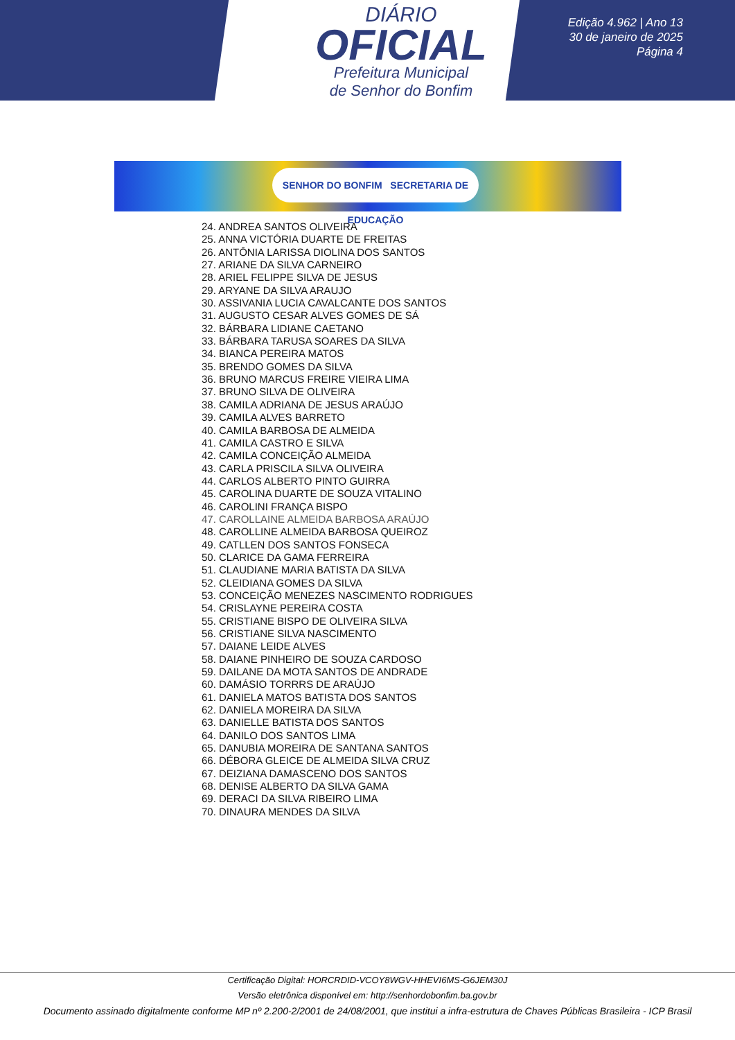DIÁRIO
OFICIAL
Prefeitura Municipal
de Senhor do Bonfim
Edição 4.962 | Ano 13
30 de janeiro de 2025
Página 4
SENHOR DO BONFIM SECRETARIA DE EDUCAÇÃO
24. ANDREA SANTOS OLIVEIRA
25. ANNA VICTÓRIA DUARTE DE FREITAS
26. ANTÔNIA LARISSA DIOLINA DOS SANTOS
27. ARIANE DA SILVA CARNEIRO
28. ARIEL FELIPPE SILVA DE JESUS
29. ARYANE DA SILVA ARAUJO
30. ASSIVANIA LUCIA CAVALCANTE DOS SANTOS
31. AUGUSTO CESAR ALVES GOMES DE SÁ
32. BÁRBARA LIDIANE CAETANO
33. BÁRBARA TARUSA SOARES DA SILVA
34. BIANCA PEREIRA MATOS
35. BRENDO GOMES DA SILVA
36. BRUNO MARCUS FREIRE VIEIRA LIMA
37. BRUNO SILVA DE OLIVEIRA
38. CAMILA ADRIANA DE JESUS ARAÚJO
39. CAMILA ALVES BARRETO
40. CAMILA BARBOSA DE ALMEIDA
41. CAMILA CASTRO E SILVA
42. CAMILA CONCEIÇÃO ALMEIDA
43. CARLA PRISCILA SILVA OLIVEIRA
44. CARLOS ALBERTO PINTO GUIRRA
45. CAROLINA DUARTE DE SOUZA VITALINO
46. CAROLINI FRANÇA BISPO
47. CAROLLAINE ALMEIDA BARBOSA ARAÚJO
48. CAROLLINE ALMEIDA BARBOSA QUEIROZ
49. CATLLEN DOS SANTOS FONSECA
50. CLARICE DA GAMA FERREIRA
51. CLAUDIANE MARIA BATISTA DA SILVA
52. CLEIDIANA GOMES DA SILVA
53. CONCEIÇÃO MENEZES NASCIMENTO RODRIGUES
54. CRISLAYNE PEREIRA COSTA
55. CRISTIANE BISPO DE OLIVEIRA SILVA
56. CRISTIANE SILVA NASCIMENTO
57. DAIANE LEIDE ALVES
58. DAIANE PINHEIRO DE SOUZA CARDOSO
59. DAILANE DA MOTA SANTOS DE ANDRADE
60. DAMÁSIO TORRRS DE ARAÚJO
61. DANIELA MATOS BATISTA DOS SANTOS
62. DANIELA MOREIRA DA SILVA
63. DANIELLE BATISTA DOS SANTOS
64. DANILO DOS SANTOS LIMA
65. DANUBIA MOREIRA DE SANTANA SANTOS
66. DÉBORA GLEICE DE ALMEIDA SILVA CRUZ
67. DEIZIANA DAMASCENO DOS SANTOS
68. DENISE ALBERTO DA SILVA GAMA
69. DERACI DA SILVA RIBEIRO LIMA
70. DINAURA MENDES DA SILVA
Certificação Digital: HORCRDID-VCOY8WGV-HHEVI6MS-G6JEM30J
Versão eletrônica disponível em: http://senhordobonfim.ba.gov.br
Documento assinado digitalmente conforme MP nº 2.200-2/2001 de 24/08/2001, que institui a infra-estrutura de Chaves Públicas Brasileira - ICP Brasil